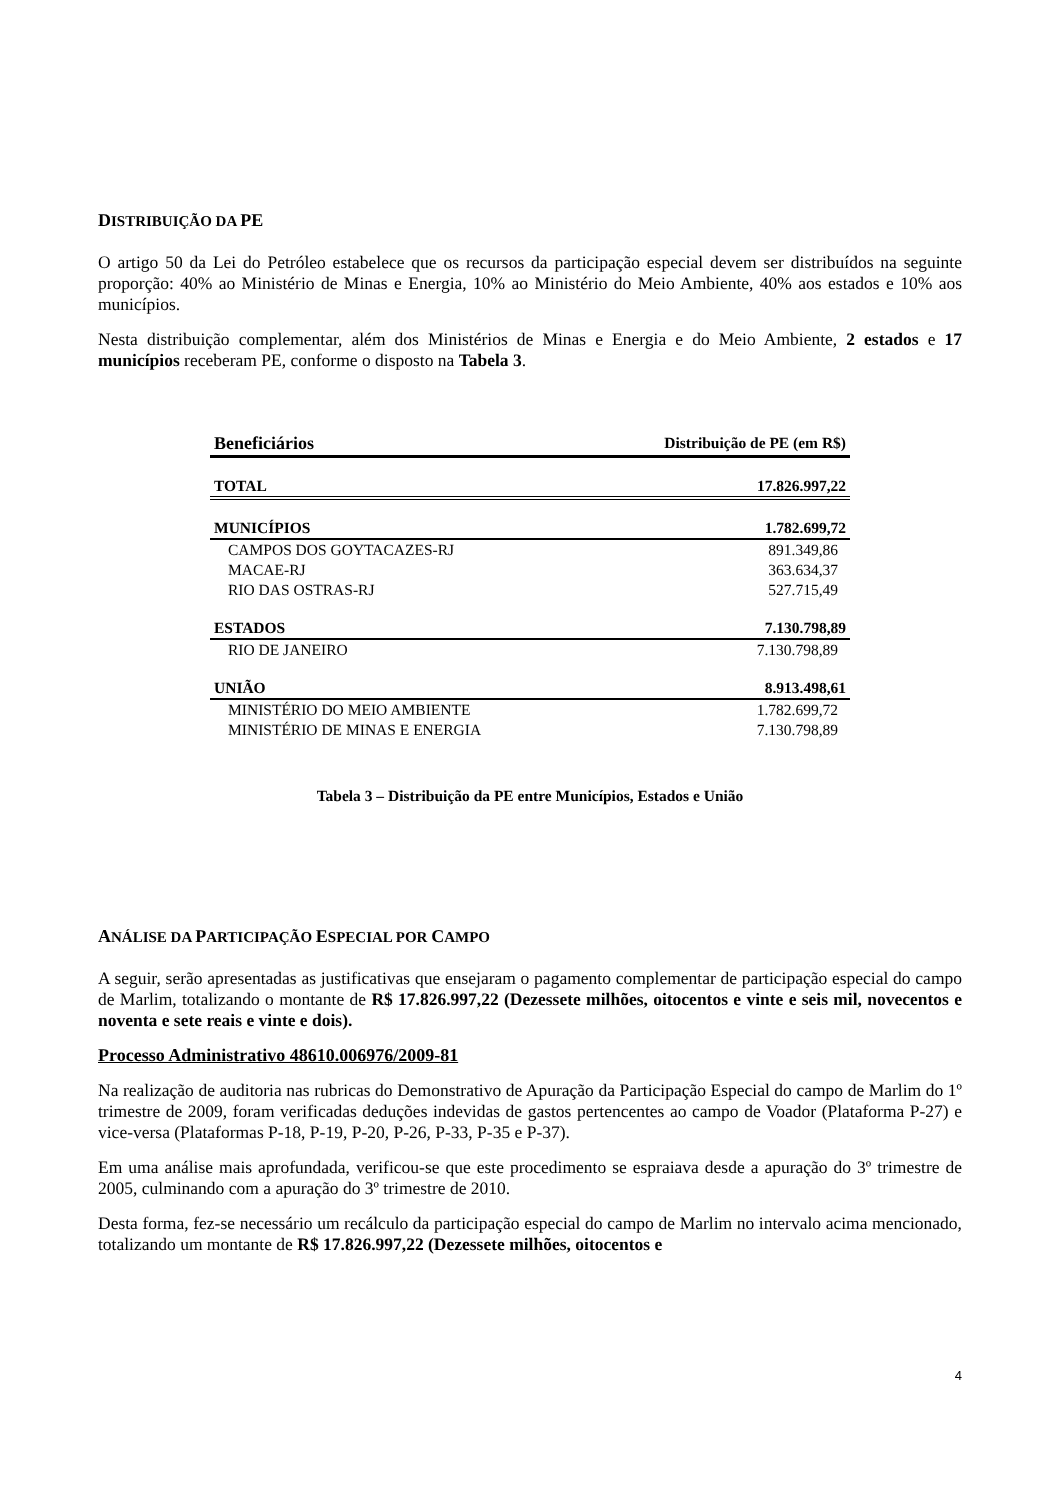DISTRIBUIÇÃO DA PE
O artigo 50 da Lei do Petróleo estabelece que os recursos da participação especial devem ser distribuídos na seguinte proporção: 40% ao Ministério de Minas e Energia, 10% ao Ministério do Meio Ambiente, 40% aos estados e 10% aos municípios.
Nesta distribuição complementar, além dos Ministérios de Minas e Energia e do Meio Ambiente, 2 estados e 17 municípios receberam PE, conforme o disposto na Tabela 3.
| Beneficiários | Distribuição de PE (em R$) |
| --- | --- |
| TOTAL | 17.826.997,22 |
| MUNICÍPIOS | 1.782.699,72 |
| CAMPOS DOS GOYTACAZES-RJ | 891.349,86 |
| MACAE-RJ | 363.634,37 |
| RIO DAS OSTRAS-RJ | 527.715,49 |
| ESTADOS | 7.130.798,89 |
| RIO DE JANEIRO | 7.130.798,89 |
| UNIÃO | 8.913.498,61 |
| MINISTÉRIO DO MEIO AMBIENTE | 1.782.699,72 |
| MINISTÉRIO DE MINAS E ENERGIA | 7.130.798,89 |
Tabela 3 – Distribuição da PE entre Municípios, Estados e União
ANÁLISE DA PARTICIPAÇÃO ESPECIAL POR CAMPO
A seguir, serão apresentadas as justificativas que ensejaram o pagamento complementar de participação especial do campo de Marlim, totalizando o montante de R$ 17.826.997,22 (Dezessete milhões, oitocentos e vinte e seis mil, novecentos e noventa e sete reais e vinte e dois).
Processo Administrativo 48610.006976/2009-81
Na realização de auditoria nas rubricas do Demonstrativo de Apuração da Participação Especial do campo de Marlim do 1º trimestre de 2009, foram verificadas deduções indevidas de gastos pertencentes ao campo de Voador (Plataforma P-27) e vice-versa (Plataformas P-18, P-19, P-20, P-26, P-33, P-35 e P-37).
Em uma análise mais aprofundada, verificou-se que este procedimento se espraiava desde a apuração do 3º trimestre de 2005, culminando com a apuração do 3º trimestre de 2010.
Desta forma, fez-se necessário um recálculo da participação especial do campo de Marlim no intervalo acima mencionado, totalizando um montante de R$ 17.826.997,22 (Dezessete milhões, oitocentos e
4